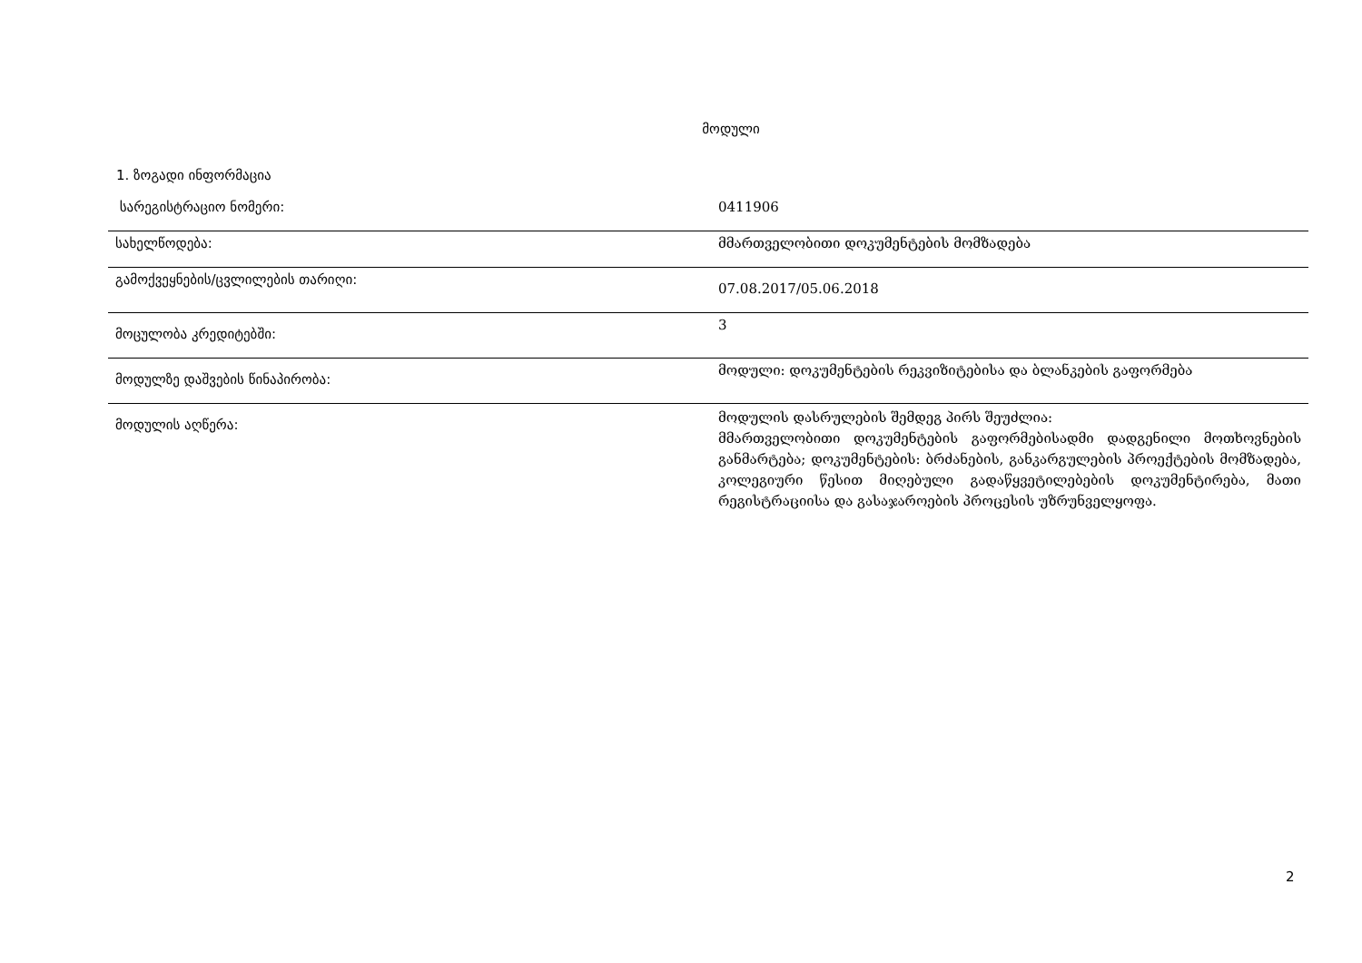მოდული
1. ზოგადი ინფორმაცია
| სარეგისტრაციო ნომერი: | 0411906 |
| სახელწოდება: | მმართველობითი დოკუმენტების მომზადება |
| გამოქვეყნების/ცვლილების თარიღი: | 07.08.2017/05.06.2018 |
| მოცულობა კრედიტებში: | 3 |
| მოდულზე დაშვების წინაპირობა: | მოდული: დოკუმენტების რეკვიზიტებისა და ბლანკების გაფორმება |
| მოდულის აღწერა: | მოდულის დასრულების შემდეგ პირს შეუძლია: მმართველობითი დოკუმენტების გაფორმებისადმი დადგენილი მოთხოვნების განმარტება; დოკუმენტების: ბრძანების, განკარგულების პროექტების მომზადება, კოლეგიური წესით მიღებული გადაწყვეტილებების დოკუმენტირება, მათი რეგისტრაციისა და გასაჯაროების პროცესის უზრუნველყოფა. |
2